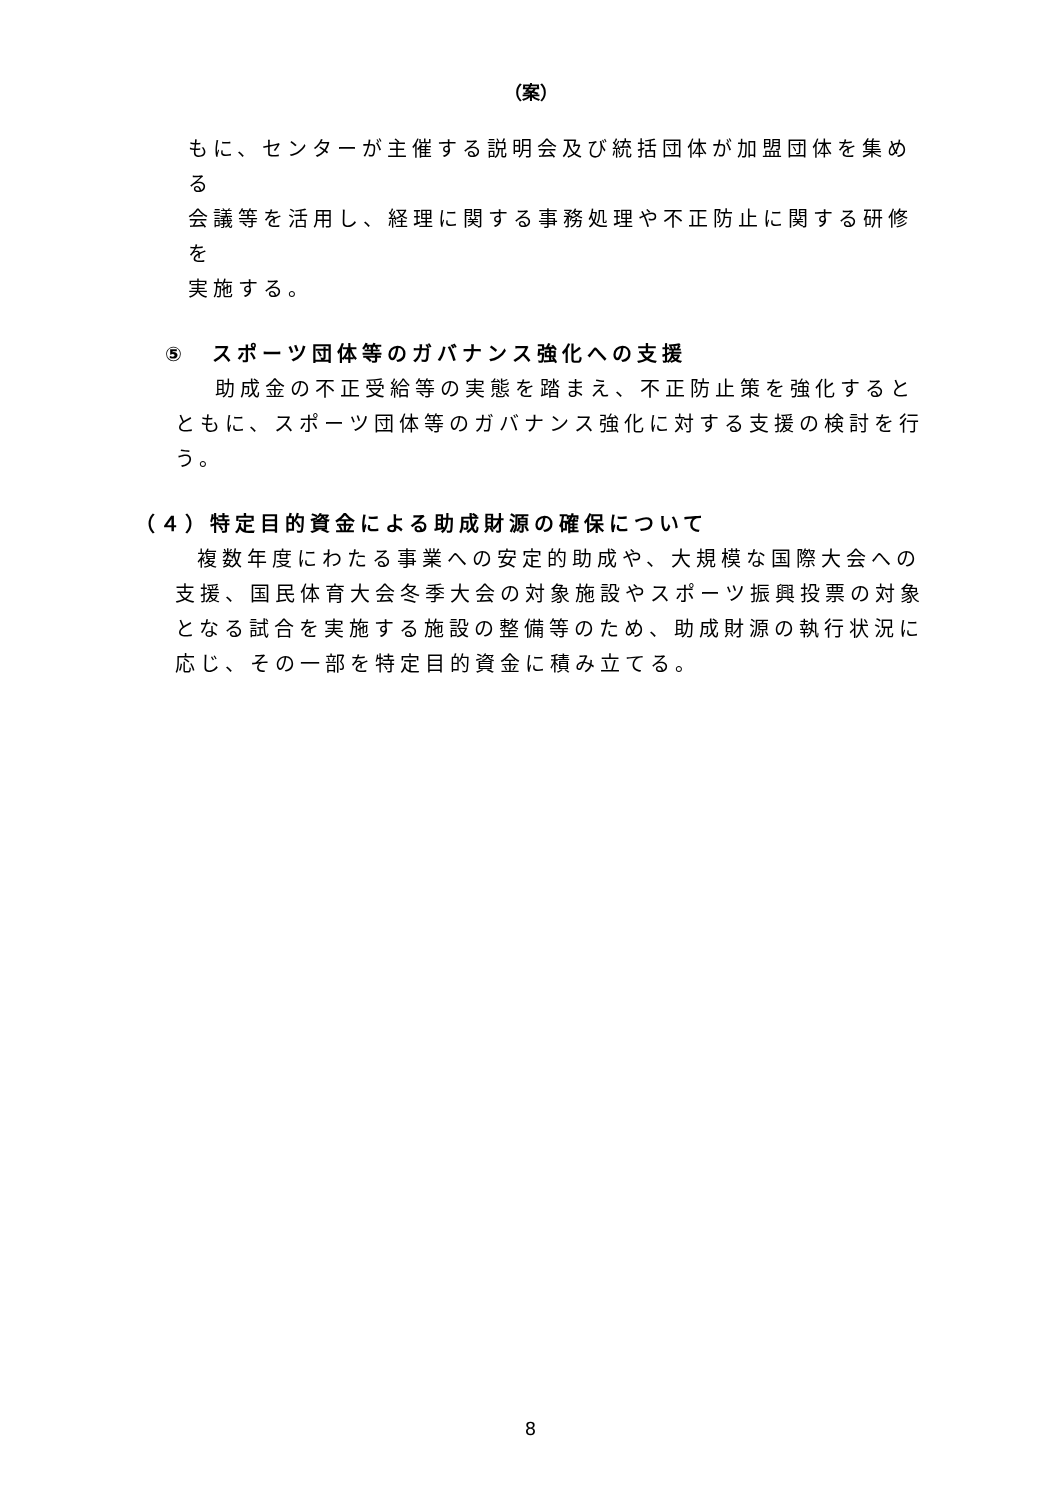（案）
もに、センターが主催する説明会及び統括団体が加盟団体を集める
会議等を活用し、経理に関する事務処理や不正防止に関する研修を
実施する。
⑤　スポーツ団体等のガバナンス強化への支援
助成金の不正受給等の実態を踏まえ、不正防止策を強化するとともに、スポーツ団体等のガバナンス強化に対する支援の検討を行う。
（４）特定目的資金による助成財源の確保について
複数年度にわたる事業への安定的助成や、大規模な国際大会への支援、国民体育大会冬季大会の対象施設やスポーツ振興投票の対象となる試合を実施する施設の整備等のため、助成財源の執行状況に応じ、その一部を特定目的資金に積み立てる。
8